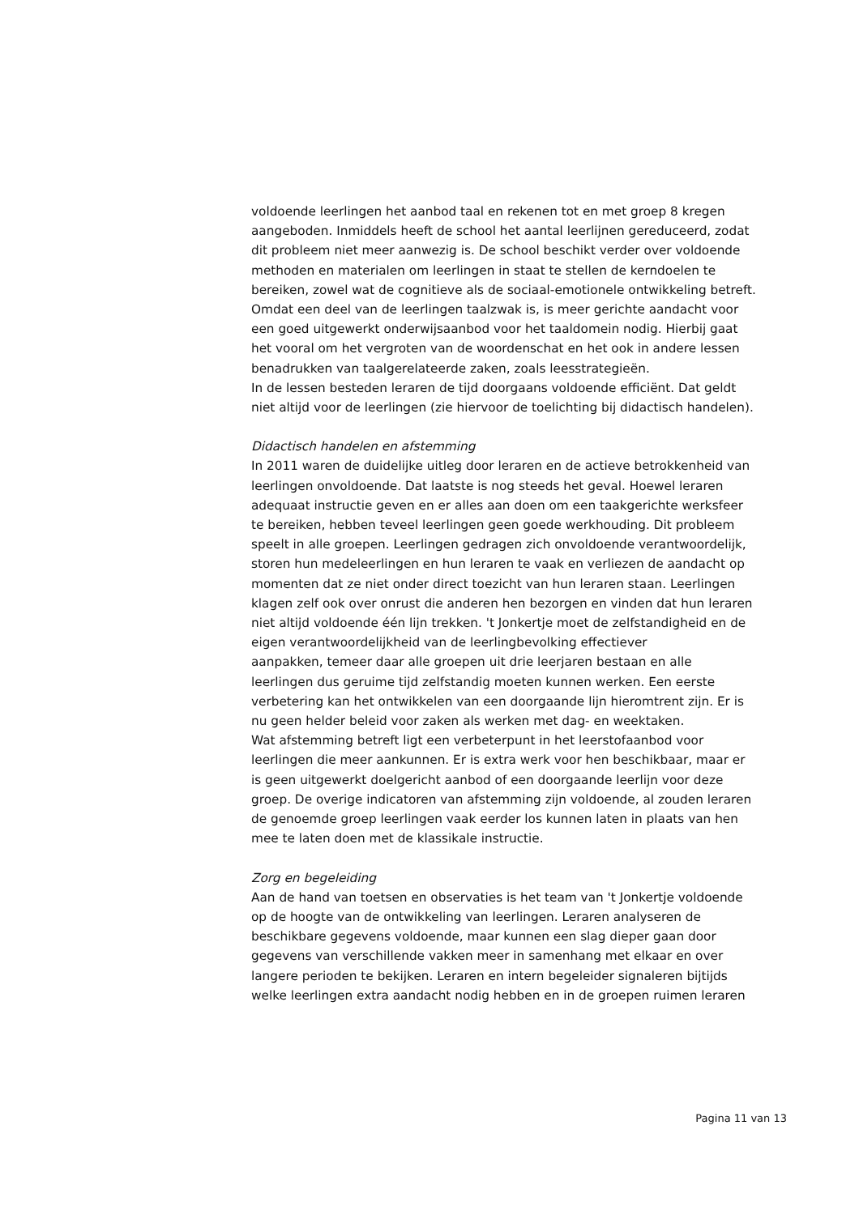voldoende leerlingen het aanbod taal en rekenen tot en met groep 8 kregen
aangeboden. Inmiddels heeft de school het aantal leerlijnen gereduceerd, zodat
dit probleem niet meer aanwezig is. De school beschikt verder over voldoende
methoden en materialen om leerlingen in staat te stellen de kerndoelen te
bereiken, zowel wat de cognitieve als de sociaal-emotionele ontwikkeling betreft.
Omdat een deel van de leerlingen taalzwak is, is meer gerichte aandacht voor
een goed uitgewerkt onderwijsaanbod voor het taaldomein nodig. Hierbij gaat
het vooral om het vergroten van de woordenschat en het ook in andere lessen
benadrukken van taalgerelateerde zaken, zoals leesstrategieën.
In de lessen besteden leraren de tijd doorgaans voldoende efficiënt. Dat geldt
niet altijd voor de leerlingen (zie hiervoor de toelichting bij didactisch handelen).
Didactisch handelen en afstemming
In 2011 waren de duidelijke uitleg door leraren en de actieve betrokkenheid van
leerlingen onvoldoende. Dat laatste is nog steeds het geval. Hoewel leraren
adequaat instructie geven en er alles aan doen om een taakgerichte werksfeer
te bereiken, hebben teveel leerlingen geen goede werkhouding. Dit probleem
speelt in alle groepen. Leerlingen gedragen zich onvoldoende verantwoordelijk,
storen hun medeleerlingen en hun leraren te vaak en verliezen de aandacht op
momenten dat ze niet onder direct toezicht van hun leraren staan. Leerlingen
klagen zelf ook over onrust die anderen hen bezorgen en vinden dat hun leraren
niet altijd voldoende één lijn trekken. 't Jonkertje moet de zelfstandigheid en de
eigen verantwoordelijkheid van de leerlingbevolking effectiever
aanpakken, temeer daar alle groepen uit drie leerjaren bestaan en alle
leerlingen dus geruime tijd zelfstandig moeten kunnen werken. Een eerste
verbetering kan het ontwikkelen van een doorgaande lijn hieromtrent zijn. Er is
nu geen helder beleid voor zaken als werken met dag- en weektaken.
Wat afstemming betreft ligt een verbeterpunt in het leerstofaanbod voor
leerlingen die meer aankunnen. Er is extra werk voor hen beschikbaar, maar er
is geen uitgewerkt doelgericht aanbod of een doorgaande leerlijn voor deze
groep. De overige indicatoren van afstemming zijn voldoende, al zouden leraren
de genoemde groep leerlingen vaak eerder los kunnen laten in plaats van hen
mee te laten doen met de klassikale instructie.
Zorg en begeleiding
Aan de hand van toetsen en observaties is het team van 't Jonkertje voldoende
op de hoogte van de ontwikkeling van leerlingen. Leraren analyseren de
beschikbare gegevens voldoende, maar kunnen een slag dieper gaan door
gegevens van verschillende vakken meer in samenhang met elkaar en over
langere perioden te bekijken. Leraren en intern begeleider signaleren bijtijds
welke leerlingen extra aandacht nodig hebben en in de groepen ruimen leraren
Pagina 11 van 13